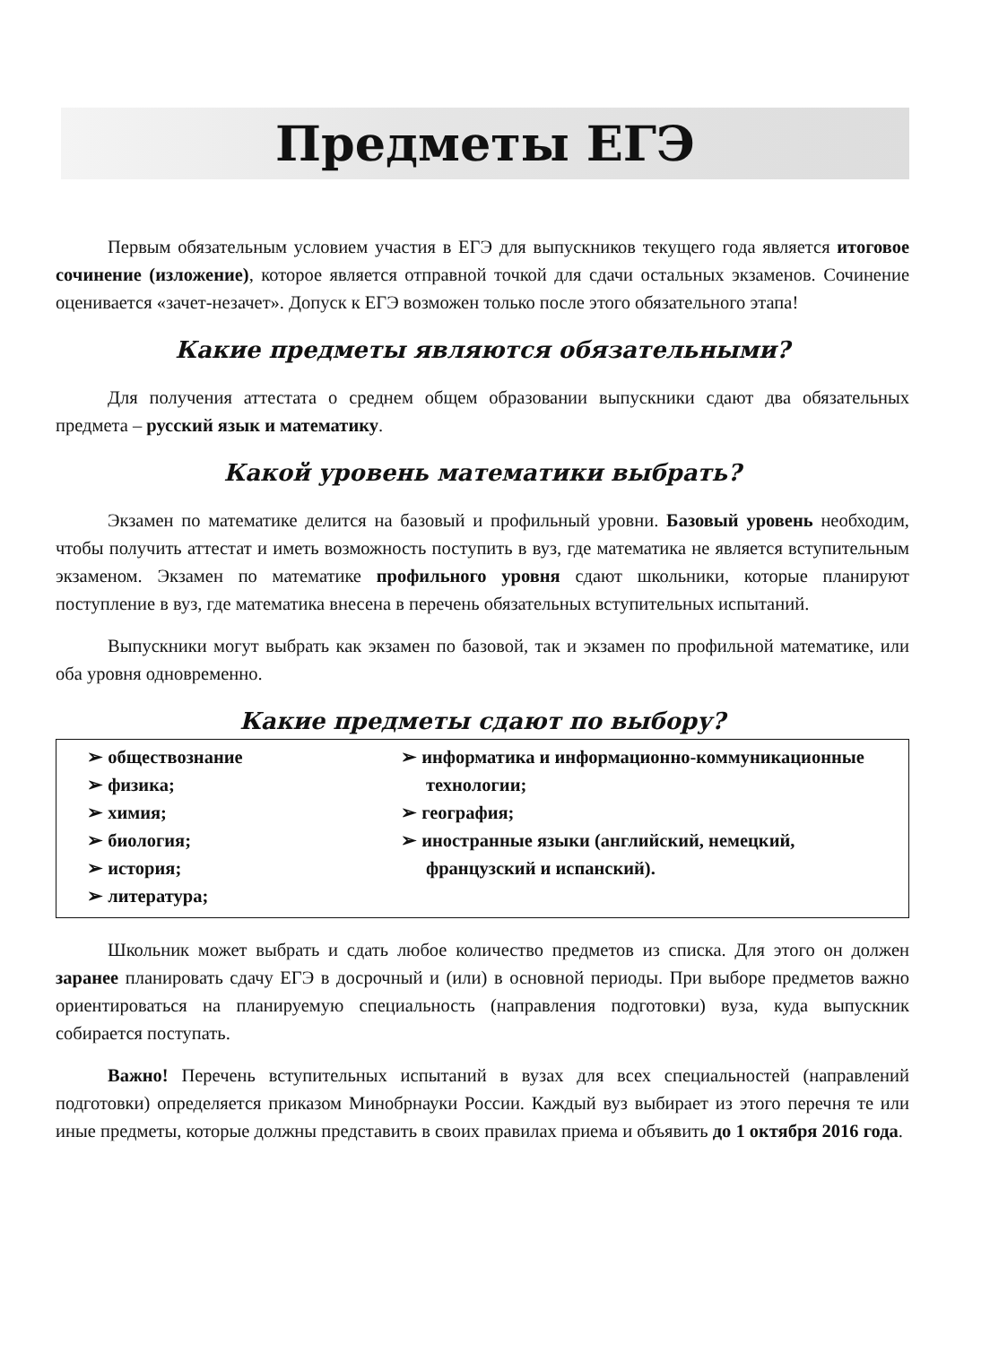Предметы ЕГЭ
Первым обязательным условием участия в ЕГЭ для выпускников текущего года является итоговое сочинение (изложение), которое является отправной точкой для сдачи остальных экзаменов. Сочинение оценивается «зачет-незачет». Допуск к ЕГЭ возможен только после этого обязательного этапа!
Какие предметы являются обязательными?
Для получения аттестата о среднем общем образовании выпускники сдают два обязательных предмета – русский язык и математику.
Какой уровень математики выбрать?
Экзамен по математике делится на базовый и профильный уровни. Базовый уровень необходим, чтобы получить аттестат и иметь возможность поступить в вуз, где математика не является вступительным экзаменом. Экзамен по математике профильного уровня сдают школьники, которые планируют поступление в вуз, где математика внесена в перечень обязательных вступительных испытаний.
Выпускники могут выбрать как экзамен по базовой, так и экзамен по профильной математике, или оба уровня одновременно.
Какие предметы сдают по выбору?
➢ обществознание
➢ физика;
➢ химия;
➢ биология;
➢ история;
➢ литература;
➢ информатика и информационно-коммуникационные технологии;
➢ география;
➢ иностранные языки (английский, немецкий, французский и испанский).
Школьник может выбрать и сдать любое количество предметов из списка. Для этого он должен заранее планировать сдачу ЕГЭ в досрочный и (или) в основной периоды. При выборе предметов важно ориентироваться на планируемую специальность (направления подготовки) вуза, куда выпускник собирается поступать.
Важно! Перечень вступительных испытаний в вузах для всех специальностей (направлений подготовки) определяется приказом Минобрнауки России. Каждый вуз выбирает из этого перечня те или иные предметы, которые должны представить в своих правилах приема и объявить до 1 октября 2016 года.